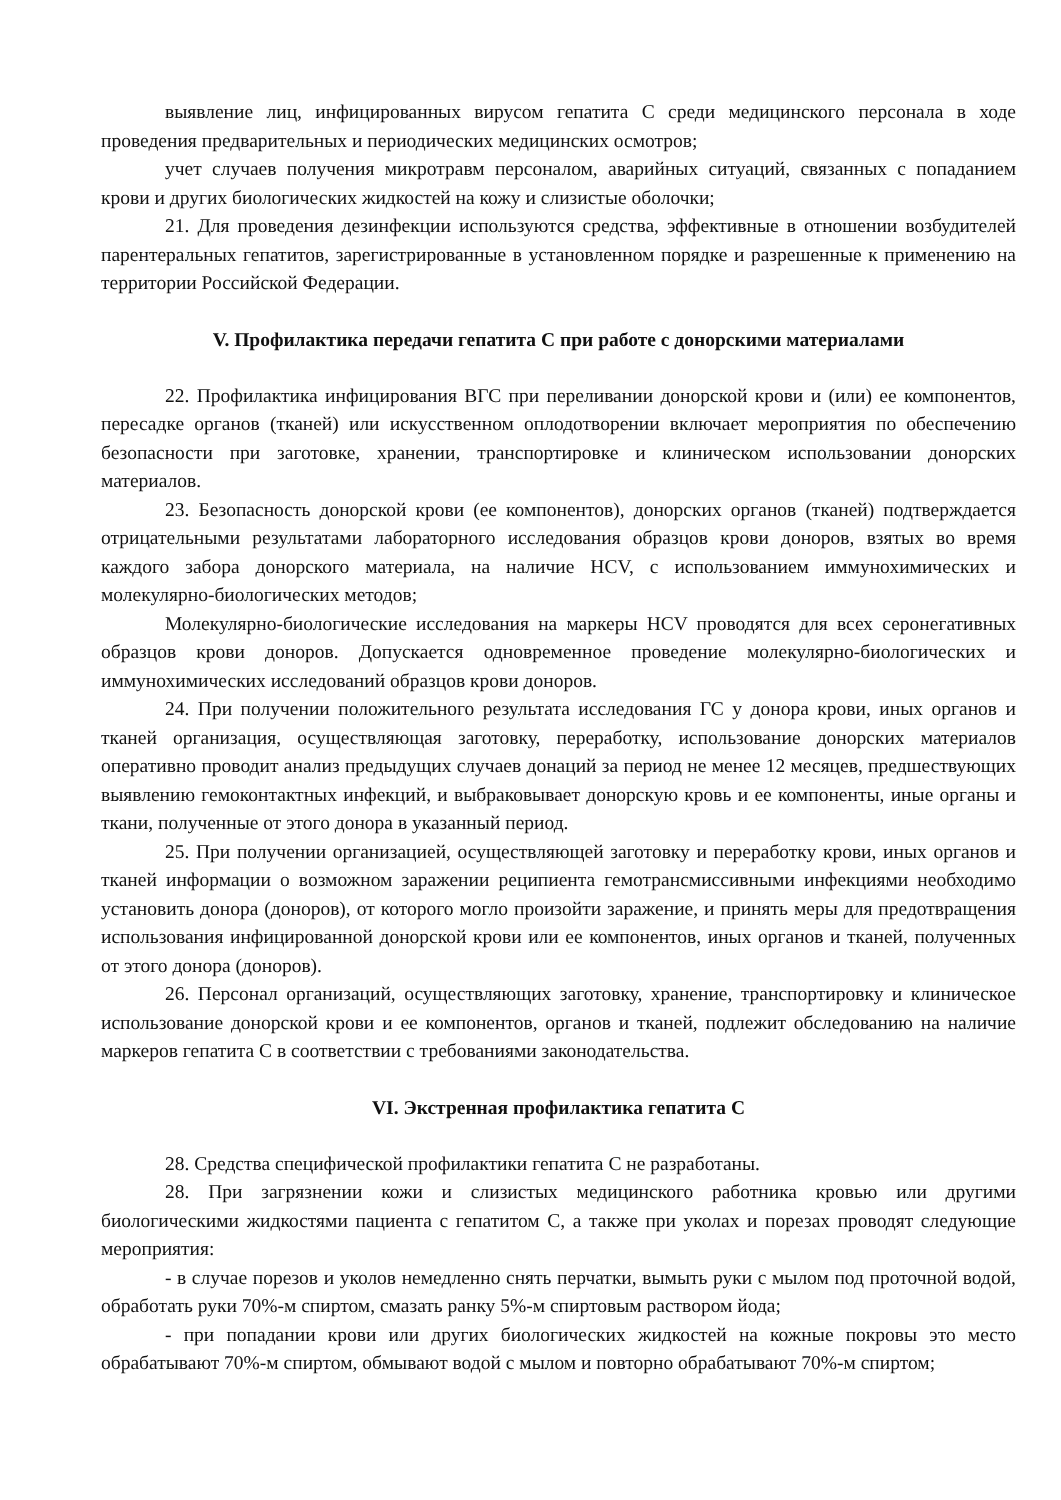выявление лиц, инфицированных вирусом гепатита С среди медицинского персонала в ходе проведения предварительных и периодических медицинских осмотров;
учет случаев получения микротравм персоналом, аварийных ситуаций, связанных с попаданием крови и других биологических жидкостей на кожу и слизистые оболочки;
21. Для проведения дезинфекции используются средства, эффективные в отношении возбудителей парентеральных гепатитов, зарегистрированные в установленном порядке и разрешенные к применению на территории Российской Федерации.
V. Профилактика передачи гепатита С при работе с донорскими материалами
22. Профилактика инфицирования ВГС при переливании донорской крови и (или) ее компонентов, пересадке органов (тканей) или искусственном оплодотворении включает мероприятия по обеспечению безопасности при заготовке, хранении, транспортировке и клиническом использовании донорских материалов.
23. Безопасность донорской крови (ее компонентов), донорских органов (тканей) подтверждается отрицательными результатами лабораторного исследования образцов крови доноров, взятых во время каждого забора донорского материала, на наличие HCV, с использованием иммунохимических и молекулярно-биологических методов;
Молекулярно-биологические исследования на маркеры HCV проводятся для всех серонегативных образцов крови доноров. Допускается одновременное проведение молекулярно-биологических и иммунохимических исследований образцов крови доноров.
24. При получении положительного результата исследования ГС у донора крови, иных органов и тканей организация, осуществляющая заготовку, переработку, использование донорских материалов оперативно проводит анализ предыдущих случаев донаций за период не менее 12 месяцев, предшествующих выявлению гемоконтактных инфекций, и выбраковывает донорскую кровь и ее компоненты, иные органы и ткани, полученные от этого донора в указанный период.
25. При получении организацией, осуществляющей заготовку и переработку крови, иных органов и тканей информации о возможном заражении реципиента гемотрансмиссивными инфекциями необходимо установить донора (доноров), от которого могло произойти заражение, и принять меры для предотвращения использования инфицированной донорской крови или ее компонентов, иных органов и тканей, полученных от этого донора (доноров).
26. Персонал организаций, осуществляющих заготовку, хранение, транспортировку и клиническое использование донорской крови и ее компонентов, органов и тканей, подлежит обследованию на наличие маркеров гепатита С в соответствии с требованиями законодательства.
VI. Экстренная профилактика гепатита С
28. Средства специфической профилактики гепатита С не разработаны.
28. При загрязнении кожи и слизистых медицинского работника кровью или другими биологическими жидкостями пациента с гепатитом С, а также при уколах и порезах проводят следующие мероприятия:
- в случае порезов и уколов немедленно снять перчатки, вымыть руки с мылом под проточной водой, обработать руки 70%-м спиртом, смазать ранку 5%-м спиртовым раствором йода;
- при попадании крови или других биологических жидкостей на кожные покровы это место обрабатывают 70%-м спиртом, обмывают водой с мылом и повторно обрабатывают 70%-м спиртом;